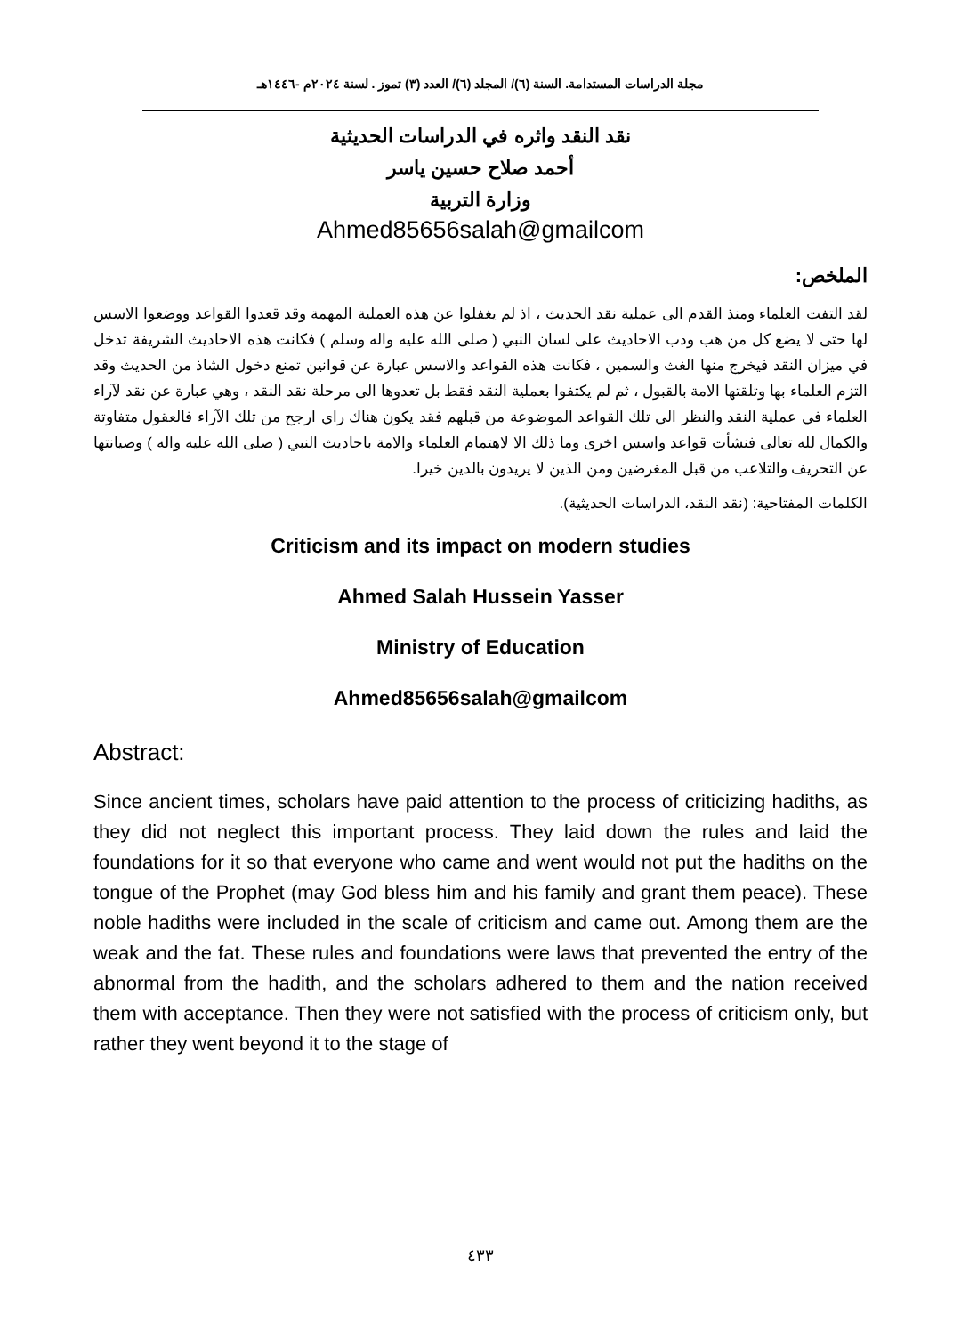مجلة الدراسات المستدامة. السنة (٦)/ المجلد (٦)/ العدد (٣) تموز . لسنة ٢٠٢٤م -١٤٤٦هـ
نقد النقد واثره في الدراسات الحديثية
أحمد صلاح حسين ياسر
وزارة التربية
Ahmed85656salah@gmailcom
الملخص:
لقد التفت العلماء ومنذ القدم الى عملية نقد الحديث ، اذ لم يغفلوا عن هذه العملية المهمة وقد قعدوا القواعد ووضعوا الاسس لها حتى لا يضع كل من هب ودب الاحاديث على لسان النبي ( صلى الله عليه واله وسلم ) فكانت هذه الاحاديث الشريفة تدخل في ميزان النقد فيخرج منها الغث والسمين ، فكانت هذه القواعد والاسس عبارة عن قوانين تمنع دخول الشاذ من الحديث وقد التزم العلماء بها وتلقتها الامة بالقبول ، ثم لم يكتفوا بعملية النقد فقط بل تعدوها الى مرحلة نقد النقد ، وهي عبارة عن نقد لآراء العلماء في عملية النقد والنظر الى تلك القواعد الموضوعة من قبلهم فقد يكون هناك راي ارجح من تلك الآراء فالعقول متفاوتة والكمال لله تعالى فنشأت قواعد واسس اخرى وما ذلك الا لاهتمام العلماء والامة باحاديث النبي ( صلى الله عليه واله ) وصيانتها عن التحريف والتلاعب من قبل المغرضين ومن الذين لا يريدون بالدين خيرا.
الكلمات المفتاحية: (نقد النقد، الدراسات الحديثية).
Criticism and its impact on modern studies
Ahmed Salah Hussein Yasser
Ministry of Education
Ahmed85656salah@gmailcom
Abstract:
Since ancient times, scholars have paid attention to the process of criticizing hadiths, as they did not neglect this important process. They laid down the rules and laid the foundations for it so that everyone who came and went would not put the hadiths on the tongue of the Prophet (may God bless him and his family and grant them peace). These noble hadiths were included in the scale of criticism and came out. Among them are the weak and the fat. These rules and foundations were laws that prevented the entry of the abnormal from the hadith, and the scholars adhered to them and the nation received them with acceptance. Then they were not satisfied with the process of criticism only, but rather they went beyond it to the stage of
٤٣٣